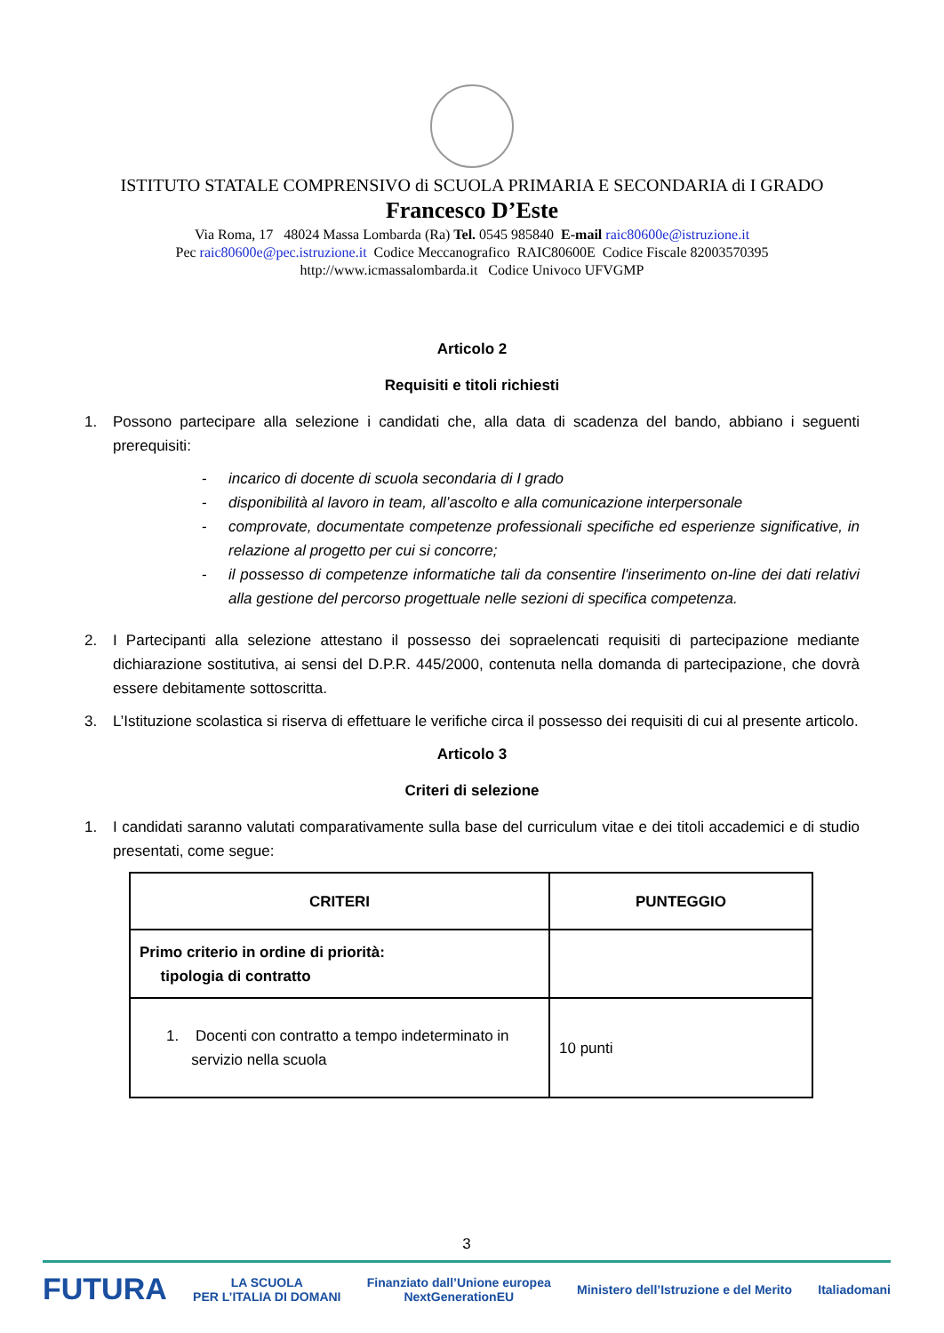ISTITUTO STATALE COMPRENSIVO di SCUOLA PRIMARIA E SECONDARIA di I GRADO
Francesco D’Este
Via Roma, 17 48024 Massa Lombarda (Ra) Tel. 0545 985840 E-mail raic80600e@istruzione.it
Pec raic80600e@pec.istruzione.it Codice Meccanografico RAIC80600E Codice Fiscale 82003570395
http://www.icmassalombarda.it Codice Univoco UFVGMP
Articolo 2
Requisiti e titoli richiesti
1. Possono partecipare alla selezione i candidati che, alla data di scadenza del bando, abbiano i seguenti prerequisiti:
- incarico di docente di scuola secondaria di I grado
- disponibilità al lavoro in team, all’ascolto e alla comunicazione interpersonale
- comprovate, documentate competenze professionali specifiche ed esperienze significative, in relazione al progetto per cui si concorre;
- il possesso di competenze informatiche tali da consentire l'inserimento on-line dei dati relativi alla gestione del percorso progettuale nelle sezioni di specifica competenza.
2. I Partecipanti alla selezione attestano il possesso dei sopraelencati requisiti di partecipazione mediante dichiarazione sostitutiva, ai sensi del D.P.R. 445/2000, contenuta nella domanda di partecipazione, che dovrà essere debitamente sottoscritta.
3. L’Istituzione scolastica si riserva di effettuare le verifiche circa il possesso dei requisiti di cui al presente articolo.
Articolo 3
Criteri di selezione
1. I candidati saranno valutati comparativamente sulla base del curriculum vitae e dei titoli accademici e di studio presentati, come segue:
| CRITERI | PUNTEGGIO |
| --- | --- |
| Primo criterio in ordine di priorità: tipologia di contratto | |
| 1. Docenti con contratto a tempo indeterminato in servizio nella scuola | 10 punti |
3
FUTURA LA SCUOLA
PER L’ITALIA DI DOMANI Finanziato dall’Unione europea
NextGenerationEU Ministero dell’Istruzione e del Merito Italiadomani